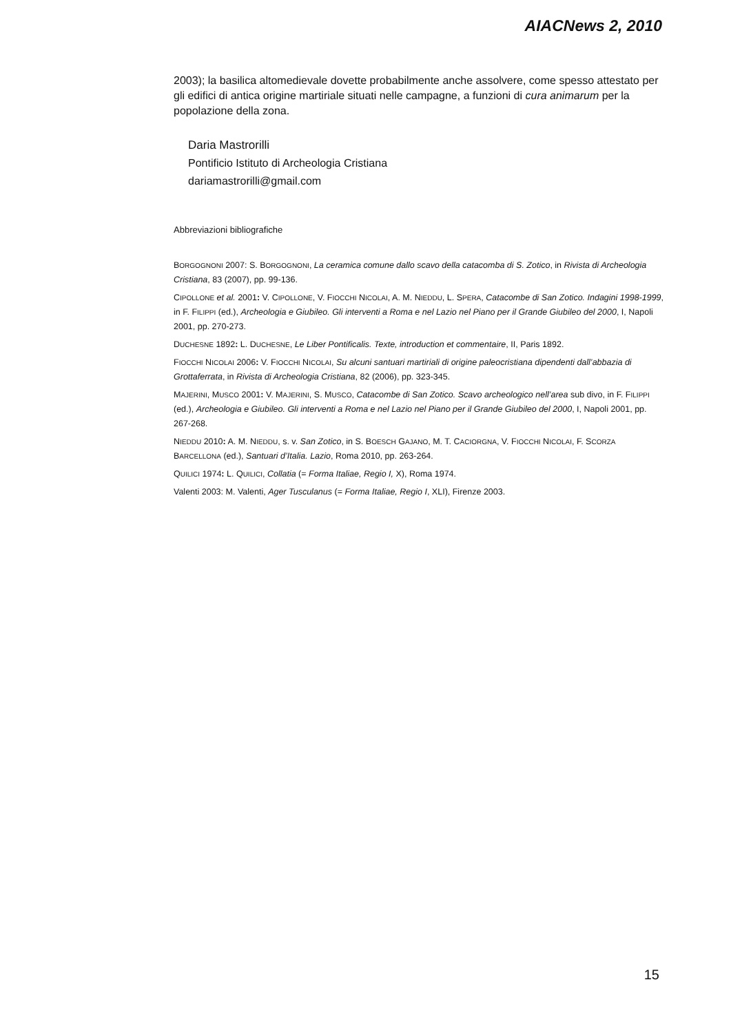AIACNews 2, 2010
2003); la basilica altomedievale dovette probabilmente anche assolvere, come spesso attestato per gli edifici di antica origine martiriale situati nelle campagne, a funzioni di cura animarum per la popolazione della zona.
Daria Mastrorilli
Pontificio Istituto di Archeologia Cristiana
dariamastrorilli@gmail.com
Abbreviazioni bibliografiche
BORGOGNONI 2007: S. BORGOGNONI, La ceramica comune dallo scavo della catacomba di S. Zotico, in Rivista di Archeologia Cristiana, 83 (2007), pp. 99-136.
CIPOLLONE et al. 2001: V. CIPOLLONE, V. FIOCCHI NICOLAI, A. M. NIEDDU, L. SPERA, Catacombe di San Zotico. Indagini 1998-1999, in F. FILIPPI (ed.), Archeologia e Giubileo. Gli interventi a Roma e nel Lazio nel Piano per il Grande Giubileo del 2000, I, Napoli 2001, pp. 270-273.
DUCHESNE 1892: L. DUCHESNE, Le Liber Pontificalis. Texte, introduction et commentaire, II, Paris 1892.
FIOCCHI NICOLAI 2006: V. FIOCCHI NICOLAI, Su alcuni santuari martiriali di origine paleocristiana dipendenti dall’abbazia di Grottaferrata, in Rivista di Archeologia Cristiana, 82 (2006), pp. 323-345.
MAJERINI, MUSCO 2001: V. MAJERINI, S. MUSCO, Catacombe di San Zotico. Scavo archeologico nell’area sub divo, in F. FILIPPI (ed.), Archeologia e Giubileo. Gli interventi a Roma e nel Lazio nel Piano per il Grande Giubileo del 2000, I, Napoli 2001, pp. 267-268.
NIEDDU 2010: A. M. NIEDDU, s. v. San Zotico, in S. BOESCH GAJANO, M. T. CACIORGNA, V. FIOCCHI NICOLAI, F. SCORZA BARCELLONA (ed.), Santuari d’Italia. Lazio, Roma 2010, pp. 263-264.
QUILICI 1974: L. QUILICI, Collatia (= Forma Italiae, Regio I, X), Roma 1974.
Valenti 2003: M. Valenti, Ager Tusculanus (= Forma Italiae, Regio I, XLI), Firenze 2003.
15